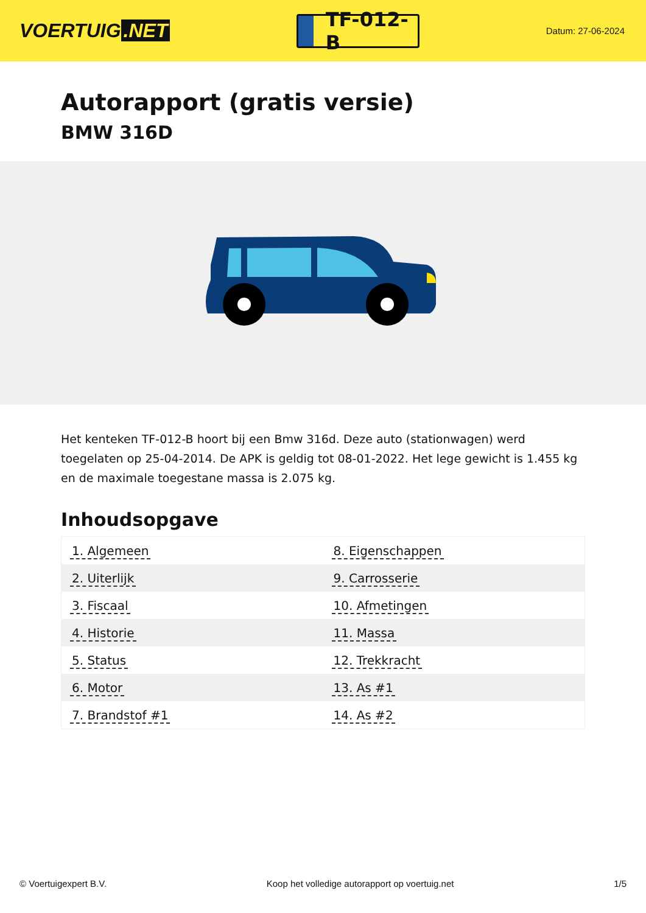VOERTUIG.NET
TF-012-B
Datum: 27-06-2024
Autorapport (gratis versie)
BMW 316D
Het kenteken TF-012-B hoort bij een Bmw 316d. Deze auto (stationwagen) werd toegelaten op 25-04-2014. De APK is geldig tot 08-01-2022. Het lege gewicht is 1.455 kg en de maximale toegestane massa is 2.075 kg.
Inhoudsopgave
| 1. Algemeen | 8. Eigenschappen |
| 2. Uiterlijk | 9. Carrosserie |
| 3. Fiscaal | 10. Afmetingen |
| 4. Historie | 11. Massa |
| 5. Status | 12. Trekkracht |
| 6. Motor | 13. As #1 |
| 7. Brandstof #1 | 14. As #2 |
© Voertuigexpert B.V. Koop het volledige autorapport op voertuig.net 1/5